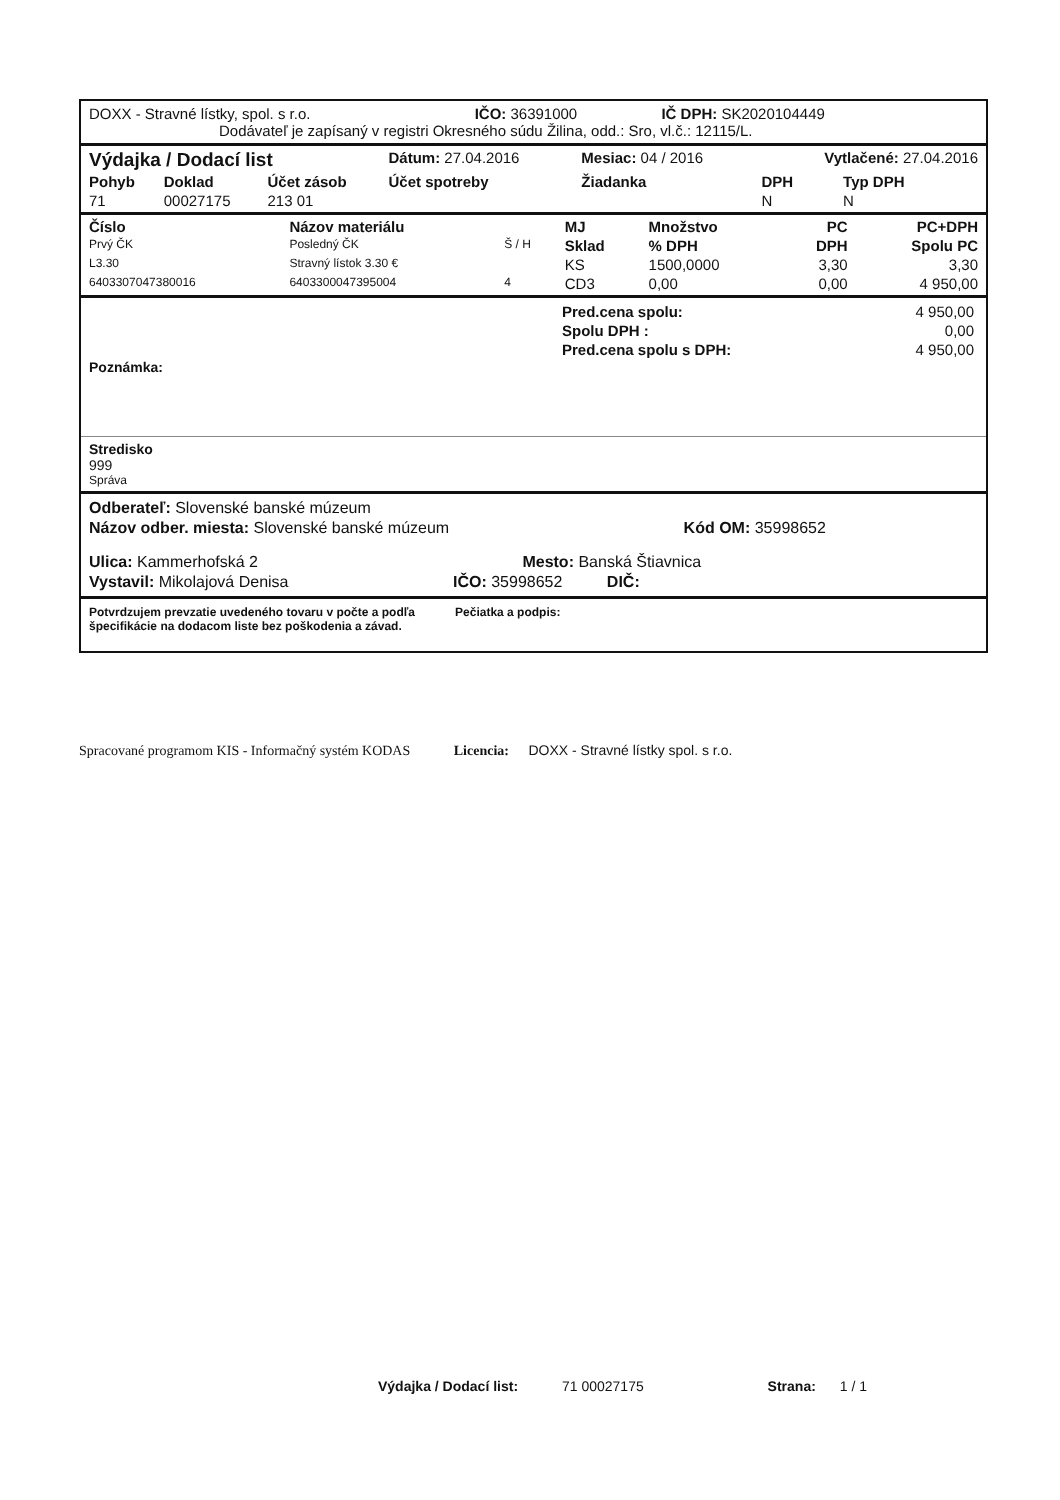DOXX - Stravné lístky, spol. s r.o. IČO: 36391000 IČ DPH: SK2020104449
Dodávateľ je zapísaný v registri Okresného súdu Žilina, odd.: Sro, vl.č.: 12115/L.
| Výdajka / Dodací list | | | Dátum: 27.04.2016 | Mesiac: 04 / 2016 | | Vytlačené: 27.04.2016 | |
| Pohyb | Doklad | Účet zásob | Účet spotreby | Žiadanka | | DPH | Typ DPH |
| 71 | 00027175 | 213 01 | | | | N | N |
| Číslo | Názov materiálu | | MJ | Množstvo | PC | PC+DPH |
| --- | --- | --- | --- | --- | --- | --- |
| Prvý ČK | Posledný ČK | Š / H | Sklad | % DPH | DPH | Spolu PC |
| L3.30 | Stravný lístok 3.30 € | | KS | 1500,0000 | 3,30 | 3,30 |
| 6403307047380016 | 6403300047395004 | 4 | CD3 | 0,00 | 0,00 | 4 950,00 |
| Pred.cena spolu: | 4 950,00 |
| Spolu DPH : | 0,00 |
| Pred.cena spolu s DPH: | 4 950,00 |
Poznámka:
Stredisko
999
Správa
Odberateľ: Slovenské banské múzeum
Názov odber. miesta: Slovenské banské múzeum Kód OM: 35998652
Ulica: Kammerhofská 2 Mesto: Banská Štiavnica
Vystavil: Mikolajová Denisa IČO: 35998652 DIČ:
Potvrdzujem prevzatie uvedeného tovaru v počte a podľa
špecifikácie na dodacom liste bez poškodenia a závad.
Pečiatka a podpis:
Spracované programom KIS - Informačný systém KODAS Licencia: DOXX - Stravné lístky spol. s r.o.
Výdajka / Dodací list: 71 00027175 Strana: 1 / 1